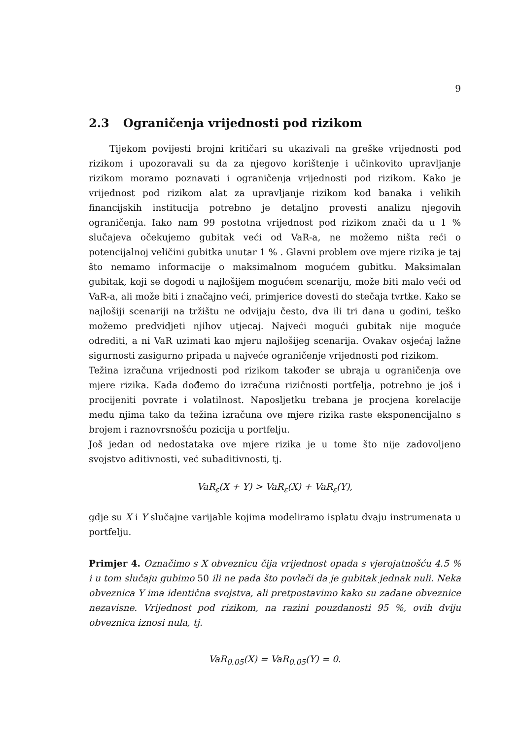9
2.3 Ograničenja vrijednosti pod rizikom
Tijekom povijesti brojni kritičari su ukazivali na greške vrijednosti pod rizikom i upozoravali su da za njegovo korištenje i učinkovito upravljanje rizikom moramo poznavati i ograničenja vrijednosti pod rizikom. Kako je vrijednost pod rizikom alat za upravljanje rizikom kod banaka i velikih financijskih institucija potrebno je detaljno provesti analizu njegovih ograničenja. Iako nam 99 postotna vrijednost pod rizikom znači da u 1 % slučajeva očekujemo gubitak veći od VaR-a, ne možemo ništa reći o potencijalnoj veličini gubitka unutar 1 % . Glavni problem ove mjere rizika je taj što nemamo informacije o maksimalnom mogućem gubitku. Maksimalan gubitak, koji se dogodi u najlošijem mogućem scenariju, može biti malo veći od VaR-a, ali može biti i značajno veći, primjerice dovesti do stečaja tvrtke. Kako se najlošiji scenariji na tržištu ne odvijaju često, dva ili tri dana u godini, teško možemo predvidjeti njihov utjecaj. Najveći mogući gubitak nije moguće odrediti, a ni VaR uzimati kao mjeru najlošijeg scenarija. Ovakav osjećaj lažne sigurnosti zasigurno pripada u najveće ograničenje vrijednosti pod rizikom.
Težina izračuna vrijednosti pod rizikom također se ubraja u ograničenja ove mjere rizika. Kada dođemo do izračuna rizičnosti portfelja, potrebno je još i procijeniti povrate i volatilnost. Naposljetku trebana je procjena korelacije među njima tako da težina izračuna ove mjere rizika raste eksponencijalno s brojem i raznovrsnošću pozicija u portfelju.
Još jedan od nedostataka ove mjere rizika je u tome što nije zadovoljeno svojstvo aditivnosti, već subaditivnosti, tj.
VaR<sub>ε</sub>(X + Y) > VaR<sub>ε</sub>(X) + VaR<sub>ε</sub>(Y),
gdje su X i Y slučajne varijable kojima modeliramo isplatu dvaju instrumenata u portfelju.
Primjer 4. Označimo s X obveznicu čija vrijednost opada s vjerojatnošću 4.5 % i u tom slučaju gubimo 50 ili ne pada što povlači da je gubitak jednak nuli. Neka obveznica Y ima identična svojstva, ali pretpostavimo kako su zadane obveznice nezavisne. Vrijednost pod rizikom, na razini pouzdanosti 95 %, ovih dviju obveznica iznosi nula, tj.
VaR<sub>0.05</sub>(X) = VaR<sub>0.05</sub>(Y) = 0.